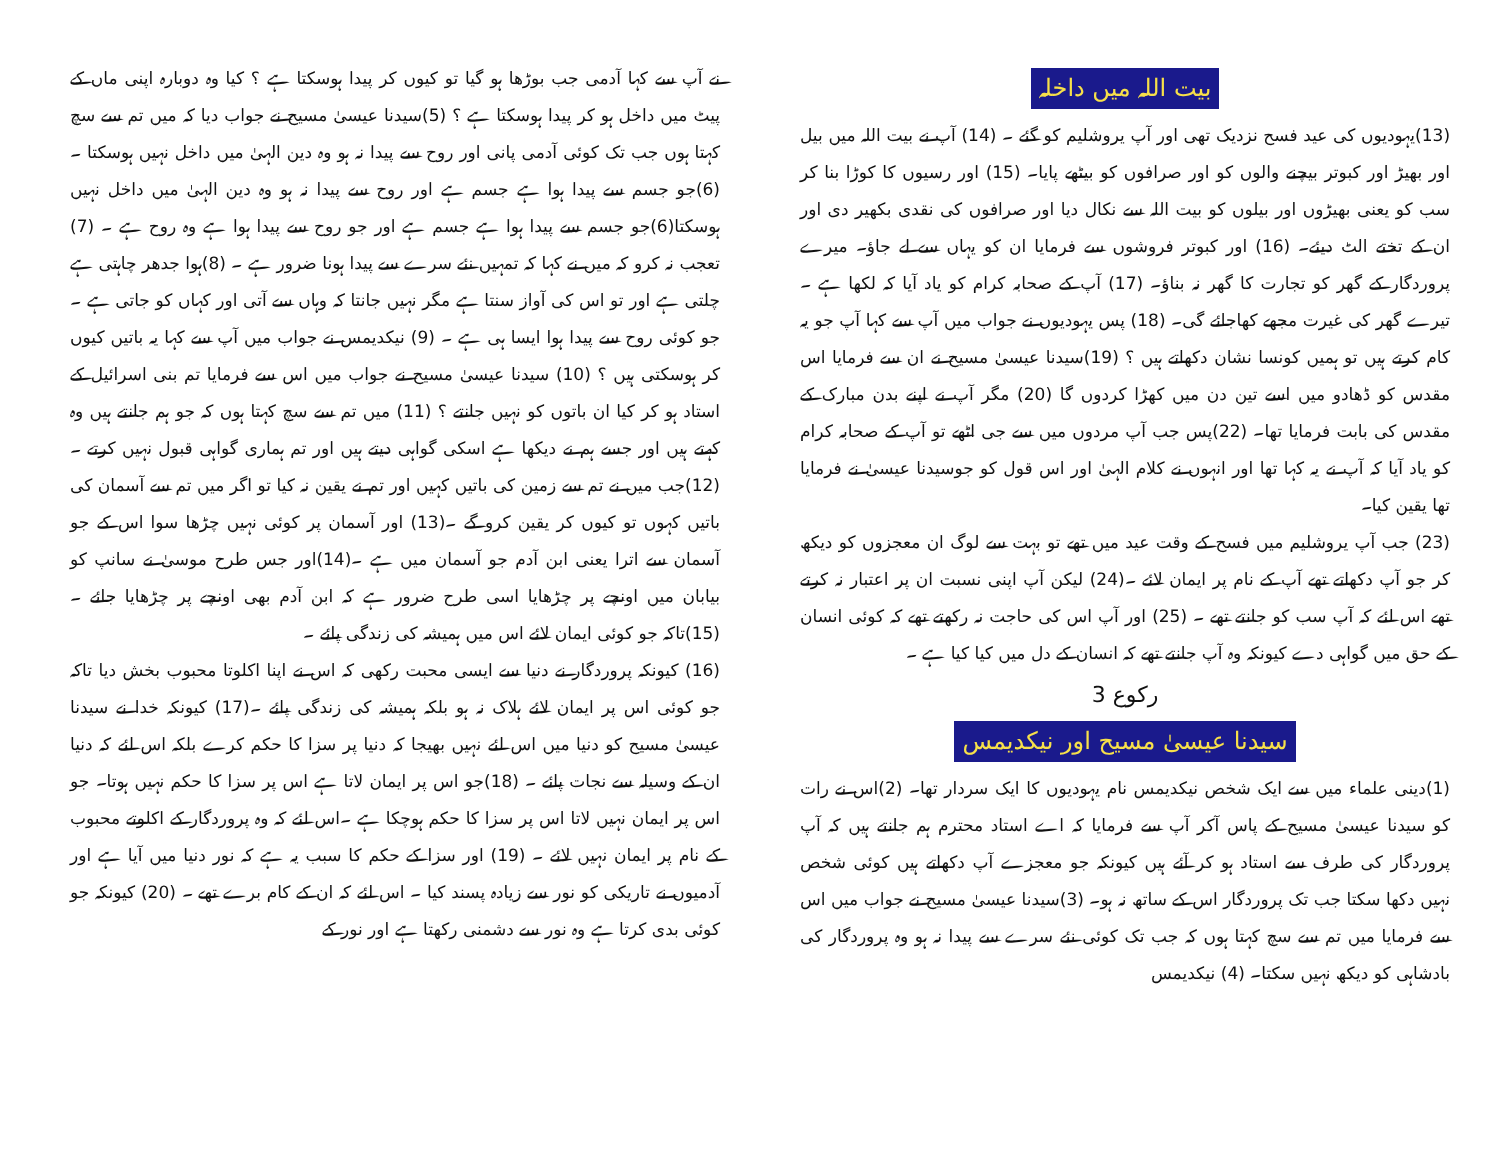بیت اللہ میں داخلہ
(13)یہودیوں کی عید فسح نزدیک تھی اور آپ یروشلیم کو گئے ۔ (14) آپ نے بیت اللہ میں بیل اور بھیڑ اور کبوتر بیچنے والوں کو اور صرافوں کو بیٹھے پایا۔ (15) اور رسیوں کا کوڑا بنا کر سب کو یعنی بھیڑوں اور بیلوں کو بیت اللہ سے نکال دیا اور صرافوں کی نقدی بکھیر دی اور ان کے تختے الٹ دیئے۔ (16) اور کبوتر فروشوں سے فرمایا ان کو یہاں سے لے جاؤ۔ میرے پروردگار کے گھر کو تجارت کا گھر نہ بناؤ۔ (17) آپ کے صحابہ کرام کو یاد آیا کہ لکھا ہے ۔ تیرے گھر کی غیرت مجھے کھاجائے گی۔ (18) پس یہودیوں نے جواب میں آپ سے کہا آپ جو یہ کام کرتے ہیں تو ہمیں کونسا نشان دکھاتے ہیں ؟ (19)سیدنا عیسیٰ مسیح نے ان سے فرمایا اس مقدس کو ڈھادو میں اسے تین دن میں کھڑا کردوں گا (20) مگر آپ نے اپنے بدن مبارک کے مقدس کی بابت فرمایا تھا۔ (22)پس جب آپ مردوں میں سے جی اٹھے تو آپ کے صحابہ کرام کو یاد آیا کہ آپ نے یہ کہا تھا اور انہوں نے کلام الہیٰ اور اس قول کو جوسیدنا عیسیٰ نے فرمایا تھا یقین کیا۔
(23) جب آپ یروشلیم میں فسح کے وقت عید میں تھے تو بہت سے لوگ ان معجزوں کو دیکھ کر جو آپ دکھاتے تھے آپ کے نام پر ایمان لائے ۔(24) لیکن آپ اپنی نسبت ان پر اعتبار نہ کرتے تھے اس لئے کہ آپ سب کو جانتے تھے ۔ (25) اور آپ اس کی حاجت نہ رکھتے تھے کہ کوئی انسان کے حق میں گواہی دے کیونکہ وہ آپ جانتے تھے کہ انسان کے دل میں کیا کیا ہے ۔
رکوع 3
سیدنا عیسیٰ مسیح اور نیکدیمس
(1)دینی علماء میں سے ایک شخص نیکدیمس نام یہودیوں کا ایک سردار تھا۔ (2)اس نے رات کو سیدنا عیسیٰ مسیح کے پاس آکر آپ سے فرمایا کہ اے استاد محترم ہم جانتے ہیں کہ آپ پروردگار کی طرف سے استاد ہو کر آئے ہیں کیونکہ جو معجزے آپ دکھاتے ہیں کوئی شخص نہیں دکھا سکتا جب تک پروردگار اس کے ساتھ نہ ہو۔ (3)سیدنا عیسیٰ مسیح نے جواب میں اس سے فرمایا میں تم سے سچ کہتا ہوں کہ جب تک کوئی نئے سرے سے پیدا نہ ہو وہ پروردگار کی بادشاہی کو دیکھ نہیں سکتا۔ (4) نیکدیمس
نے آپ سے کہا آدمی جب بوڑھا ہو گیا تو کیوں کر پیدا ہوسکتا ہے ؟ کیا وہ دوبارہ اپنی ماں کے پیٹ میں داخل ہو کر پیدا ہوسکتا ہے ؟ (5)سیدنا عیسیٰ مسیح نے جواب دیا کہ میں تم سے سچ کہتا ہوں جب تک کوئی آدمی پانی اور روح سے پیدا نہ ہو وہ دین الہیٰ میں داخل نہیں ہوسکتا ۔(6)جو جسم سے پیدا ہوا ہے جسم ہے اور روح سے پیدا نہ ہو وہ دین الہیٰ میں داخل نہیں ہوسکتا(6)جو جسم سے پیدا ہوا ہے جسم ہے اور جو روح سے پیدا ہوا ہے وہ روح ہے ۔ (7) تعجب نہ کرو کہ میں نے کہا کہ تمہیں نئے سرے سے پیدا ہونا ضرور ہے ۔ (8)ہوا جدھر چاہتی ہے چلتی ہے اور تو اس کی آواز سنتا ہے مگر نہیں جانتا کہ وہاں سے آتی اور کہاں کو جاتی ہے ۔ جو کوئی روح سے پیدا ہوا ایسا ہی ہے ۔ (9) نیکدیمس نے جواب میں آپ سے کہا یہ باتیں کیوں کر ہوسکتی ہیں ؟ (10) سیدنا عیسیٰ مسیح نے جواب میں اس سے فرمایا تم بنی اسرائیل کے استاد ہو کر کیا ان باتوں کو نہیں جانتے ؟ (11) میں تم سے سچ کہتا ہوں کہ جو ہم جانتے ہیں وہ کہتے ہیں اور جسے ہم نے دیکھا ہے اسکی گواہی دیتے ہیں اور تم ہماری گواہی قبول نہیں کرتے ۔ (12)جب میں نے تم سے زمین کی باتیں کہیں اور تم نے یقین نہ کیا تو اگر میں تم سے آسمان کی باتیں کہوں تو کیوں کر یقین کرو گے ۔(13) اور آسمان پر کوئی نہیں چڑھا سوا اس کے جو آسمان سے اترا یعنی ابن آدم جو آسمان میں ہے ۔(14)اور جس طرح موسیٰ نے سانپ کو بیابان میں اونچے پر چڑھایا اسی طرح ضرور ہے کہ ابن آدم بھی اونچے پر چڑھایا جائے ۔ (15)تاکہ جو کوئی ایمان لائے اس میں ہمیشہ کی زندگی پائے ۔
(16) کیونکہ پروردگار نے دنیا سے ایسی محبت رکھی کہ اس نے اپنا اکلوتا محبوب بخش دیا تاکہ جو کوئی اس پر ایمان لائے ہلاک نہ ہو بلکہ ہمیشہ کی زندگی پائے ۔(17) کیونکہ خدا نے سیدنا عیسیٰ مسیح کو دنیا میں اس لئے نہیں بھیجا کہ دنیا پر سزا کا حکم کرے بلکہ اس لئے کہ دنیا ان کے وسیلہ سے نجات پائے ۔ (18)جو اس پر ایمان لاتا ہے اس پر سزا کا حکم نہیں ہوتا۔ جو اس پر ایمان نہیں لاتا اس پر سزا کا حکم ہوچکا ہے ۔اس لئے کہ وہ پروردگار کے اکلوتے محبوب کے نام پر ایمان نہیں لائے ۔ (19) اور سزا کے حکم کا سبب یہ ہے کہ نور دنیا میں آیا ہے اور آدمیوں نے تاریکی کو نور سے زیادہ پسند کیا ۔ اس لئے کہ ان کے کام برے تھے ۔ (20) کیونکہ جو کوئی بدی کرتا ہے وہ نور سے دشمنی رکھتا ہے اور نور کے